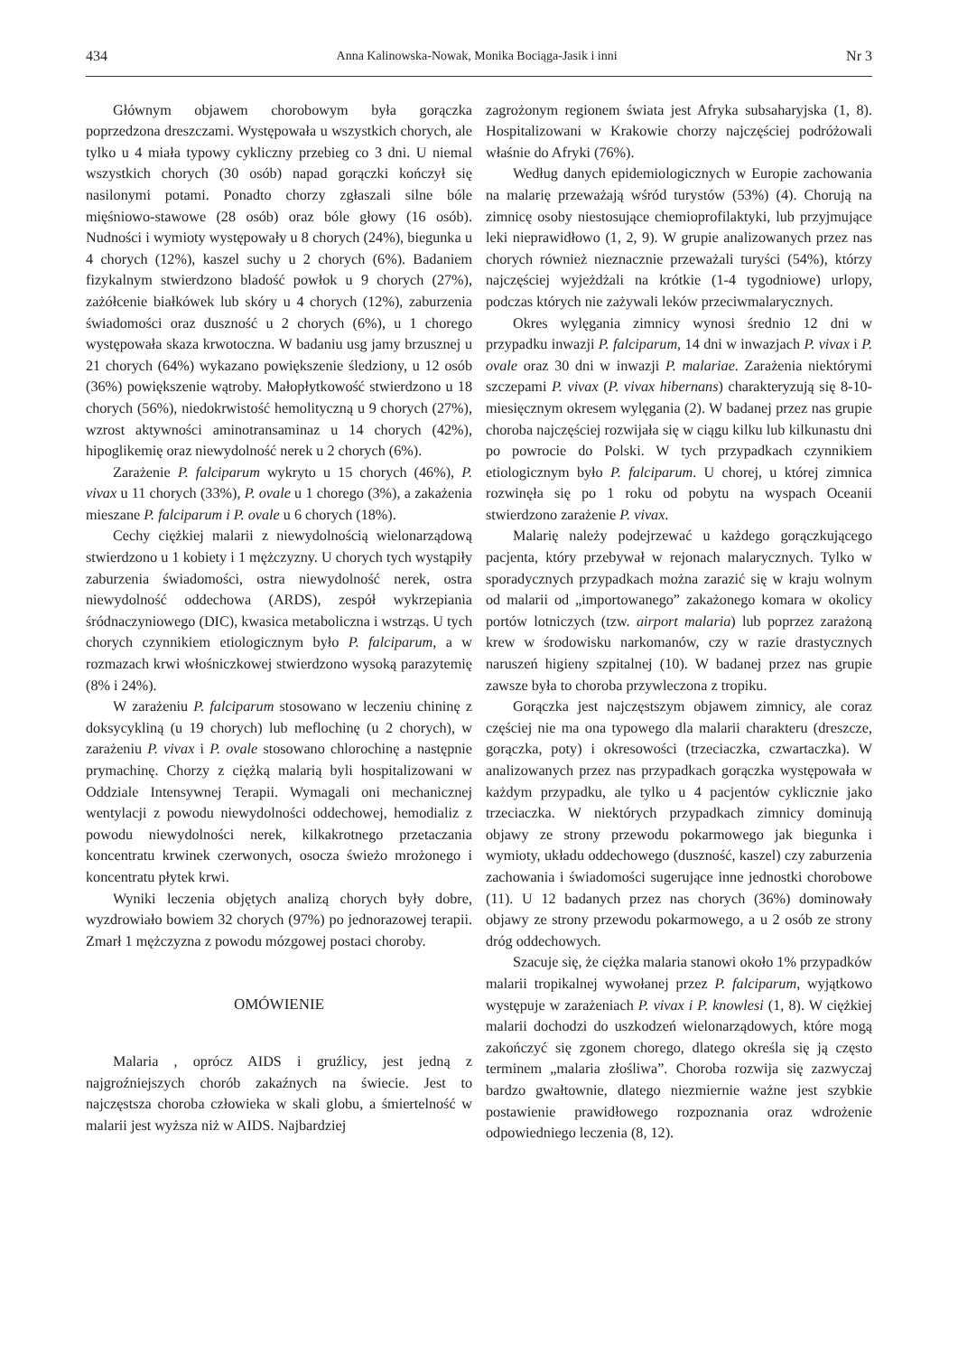434 Anna Kalinowska-Nowak, Monika Bociąga-Jasik i inni Nr 3
Głównym objawem chorobowym była gorączka poprzedzona dreszczami. Występowała u wszystkich chorych, ale tylko u 4 miała typowy cykliczny przebieg co 3 dni. U niemal wszystkich chorych (30 osób) napad gorączki kończył się nasilonymi potami. Ponadto chorzy zgłaszali silne bóle mięśniowo-stawowe (28 osób) oraz bóle głowy (16 osób). Nudności i wymioty występowały u 8 chorych (24%), biegunka u 4 chorych (12%), kaszel suchy u 2 chorych (6%). Badaniem fizykalnym stwierdzono bladość powłok u 9 chorych (27%), zażółcenie białkówek lub skóry u 4 chorych (12%), zaburzenia świadomości oraz duszność u 2 chorych (6%), u 1 chorego występowała skaza krwotoczna. W badaniu usg jamy brzusznej u 21 chorych (64%) wykazano powiększenie śledziony, u 12 osób (36%) powiększenie wątroby. Małopłytkowość stwierdzono u 18 chorych (56%), niedokrwistość hemolityczną u 9 chorych (27%), wzrost aktywności aminotransaminaz u 14 chorych (42%), hipoglikemię oraz niewydolność nerek u 2 chorych (6%).
Zarażenie P. falciparum wykryto u 15 chorych (46%), P. vivax u 11 chorych (33%), P. ovale u 1 chorego (3%), a zakażenia mieszane P. falciparum i P. ovale u 6 chorych (18%).
Cechy ciężkiej malarii z niewydolnością wielonarządową stwierdzono u 1 kobiety i 1 mężczyzny. U chorych tych wystąpiły zaburzenia świadomości, ostra niewydolność nerek, ostra niewydolność oddechowa (ARDS), zespół wykrzepiania śródnaczyniowego (DIC), kwasica metaboliczna i wstrząs. U tych chorych czynnikiem etiologicznym było P. falciparum, a w rozmazach krwi włośniczkowej stwierdzono wysoką parazytemię (8% i 24%).
W zarażeniu P. falciparum stosowano w leczeniu chininę z doksycykliną (u 19 chorych) lub meflochinę (u 2 chorych), w zarażeniu P. vivax i P. ovale stosowano chlorochinę a następnie prymachinę. Chorzy z ciężką malarią byli hospitalizowani w Oddziale Intensywnej Terapii. Wymagali oni mechanicznej wentylacji z powodu niewydolności oddechowej, hemodializ z powodu niewydolności nerek, kilkakrotnego przetaczania koncentratu krwinek czerwonych, osocza świeżo mrożonego i koncentratu płytek krwi.
Wyniki leczenia objętych analizą chorych były dobre, wyzdrowiało bowiem 32 chorych (97%) po jednorazowej terapii. Zmarł 1 mężczyzna z powodu mózgowej postaci choroby.
OMÓWIENIE
Malaria , oprócz AIDS i gruźlicy, jest jedną z najgroźniejszych chorób zakaźnych na świecie. Jest to najczęstsza choroba człowieka w skali globu, a śmiertelność w malarii jest wyższa niż w AIDS. Najbardziej
zagrożonym regionem świata jest Afryka subsaharyjska (1, 8). Hospitalizowani w Krakowie chorzy najczęściej podróżowali właśnie do Afryki (76%).
Według danych epidemiologicznych w Europie zachowania na malarię przeważają wśród turystów (53%) (4). Chorują na zimnicę osoby niestosujące chemioprofilaktyki, lub przyjmujące leki nieprawidłowo (1, 2, 9). W grupie analizowanych przez nas chorych również nieznacznie przeważali turyści (54%), którzy najczęściej wyjeżdżali na krótkie (1-4 tygodniowe) urlopy, podczas których nie zażywali leków przeciwmalarycznych.
Okres wylęgania zimnicy wynosi średnio 12 dni w przypadku inwazji P. falciparum, 14 dni w inwazjach P. vivax i P. ovale oraz 30 dni w inwazji P. malariae. Zarażenia niektórymi szczepami P. vivax (P. vivax hibernans) charakteryzują się 8-10-miesięcznym okresem wylęgania (2). W badanej przez nas grupie choroba najczęściej rozwijała się w ciągu kilku lub kilkunastu dni po powrocie do Polski. W tych przypadkach czynnikiem etiologicznym było P. falciparum. U chorej, u której zimnica rozwinęła się po 1 roku od pobytu na wyspach Oceanii stwierdzono zarażenie P. vivax.
Malarię należy podejrzewać u każdego gorączkującego pacjenta, który przebywał w rejonach malarycznych. Tylko w sporadycznych przypadkach można zarazić się w kraju wolnym od malarii od „importowanego” zakażonego komara w okolicy portów lotniczych (tzw. airport malaria) lub poprzez zarażoną krew w środowisku narkomanów, czy w razie drastycznych naruszeń higieny szpitalnej (10). W badanej przez nas grupie zawsze była to choroba przywleczona z tropiku.
Gorączka jest najczęstszym objawem zimnicy, ale coraz częściej nie ma ona typowego dla malarii charakteru (dreszcze, gorączka, poty) i okresowości (trzeciaczka, czwartaczka). W analizowanych przez nas przypadkach gorączka występowała w każdym przypadku, ale tylko u 4 pacjentów cyklicznie jako trzeciaczka. W niektórych przypadkach zimnicy dominują objawy ze strony przewodu pokarmowego jak biegunka i wymioty, układu oddechowego (duszność, kaszel) czy zaburzenia zachowania i świadomości sugerujące inne jednostki chorobowe (11). U 12 badanych przez nas chorych (36%) dominowały objawy ze strony przewodu pokarmowego, a u 2 osób ze strony dróg oddechowych.
Szacuje się, że ciężka malaria stanowi około 1% przypadków malarii tropikalnej wywołanej przez P. falciparum, wyjątkowo występuje w zarażeniach P. vivax i P. knowlesi (1, 8). W ciężkiej malarii dochodzi do uszkodzeń wielonarządowych, które mogą zakończyć się zgonem chorego, dlatego określa się ją często terminem „malaria złośliwa”. Choroba rozwija się zazwyczaj bardzo gwałtownie, dlatego niezmiernie ważne jest szybkie postawienie prawidłowego rozpoznania oraz wdrożenie odpowiedniego leczenia (8, 12).